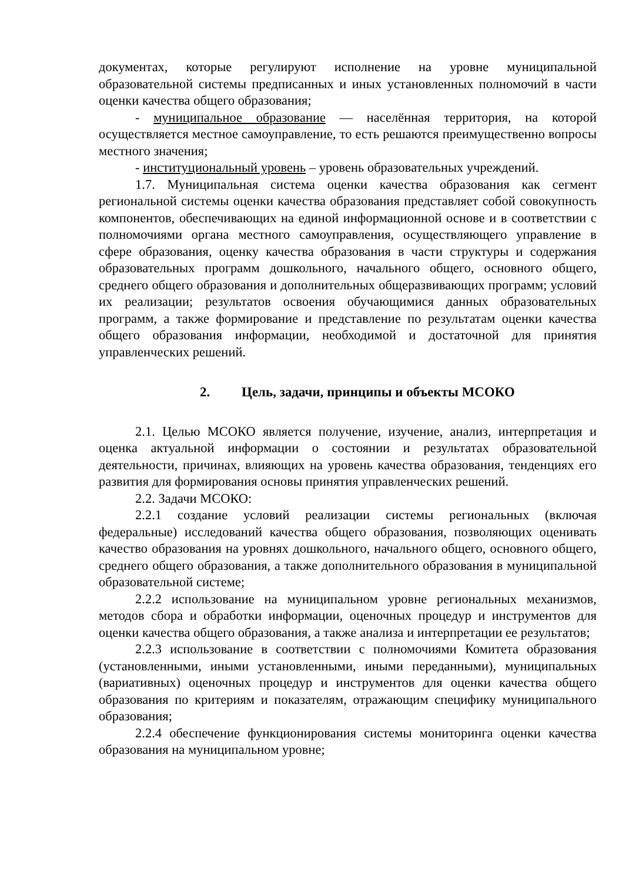документах, которые регулируют исполнение на уровне муниципальной образовательной системы предписанных и иных установленных полномочий в части оценки качества общего образования;
- муниципальное образование — населённая территория, на которой осуществляется местное самоуправление, то есть решаются преимущественно вопросы местного значения;
- институциональный уровень – уровень образовательных учреждений.
1.7. Муниципальная система оценки качества образования как сегмент региональной системы оценки качества образования представляет собой совокупность компонентов, обеспечивающих на единой информационной основе и в соответствии с полномочиями органа местного самоуправления, осуществляющего управление в сфере образования, оценку качества образования в части структуры и содержания образовательных программ дошкольного, начального общего, основного общего, среднего общего образования и дополнительных общеразвивающих программ; условий их реализации; результатов освоения обучающимися данных образовательных программ, а также формирование и представление по результатам оценки качества общего образования информации, необходимой и достаточной для принятия управленческих решений.
2. Цель, задачи, принципы и объекты МСОКО
2.1. Целью МСОКО является получение, изучение, анализ, интерпретация и оценка актуальной информации о состоянии и результатах образовательной деятельности, причинах, влияющих на уровень качества образования, тенденциях его развития для формирования основы принятия управленческих решений.
2.2. Задачи МСОКО:
2.2.1 создание условий реализации системы региональных (включая федеральные) исследований качества общего образования, позволяющих оценивать качество образования на уровнях дошкольного, начального общего, основного общего, среднего общего образования, а также дополнительного образования в муниципальной образовательной системе;
2.2.2 использование на муниципальном уровне региональных механизмов, методов сбора и обработки информации, оценочных процедур и инструментов для оценки качества общего образования, а также анализа и интерпретации ее результатов;
2.2.3 использование в соответствии с полномочиями Комитета образования (установленными, иными установленными, иными переданными), муниципальных (вариативных) оценочных процедур и инструментов для оценки качества общего образования по критериям и показателям, отражающим специфику муниципального образования;
2.2.4 обеспечение функционирования системы мониторинга оценки качества образования на муниципальном уровне;